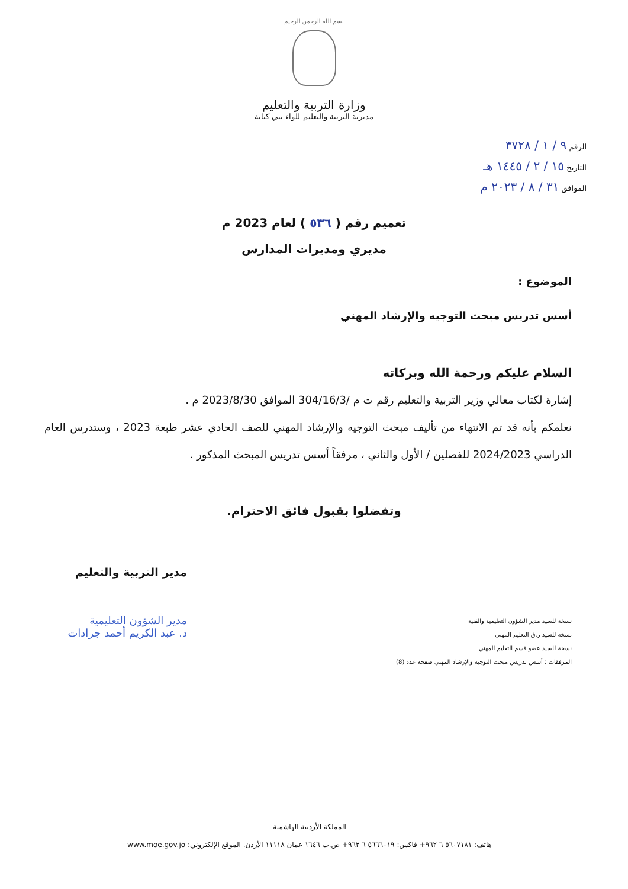بسم الله الرحمن الرحيم
وزارة التربية والتعليم
مديرية التربية والتعليم للواء بني كنانة
الرقم ٩ / ١ / ٣٧٢٨
التاريخ ١٥ / ٢ / ١٤٤٥ هـ
الموافق ٣١ / ٨ / ٢٠٢٣ م
تعميم رقم ( ٥٣٦ ) لعام 2023 م
مديري ومديرات المدارس
الموضوع :
أسس تدريس مبحث التوجيه والإرشاد المهني
السلام عليكم ورحمة الله وبركاته
إشارة لكتاب معالي وزير التربية والتعليم رقم ت م /304/16/3 الموافق 2023/8/30 م .
نعلمكم بأنه قد تم الانتهاء من تأليف مبحث التوجيه والإرشاد المهني للصف الحادي عشر طبعة 2023 ، وستدرس العام الدراسي 2024/2023 للفصلين / الأول والثاني ، مرفقاً أسس تدريس المبحث المذكور .
وتفضلوا بقبول فائق الاحترام.
مدير التربية والتعليم
نسخة للسيد مدير الشؤون التعليمية والفنية
نسخة للسيد ر.ق التعليم المهني
نسخة للسيد عضو قسم التعليم المهني
المرفقات : أسس تدريس مبحث التوجيه والإرشاد المهني صفحة عدد (8)
مدير الشؤون التعليمية
د. عبد الكريم أحمد جرادات
المملكة الأردنية الهاشمية
هاتف: ٥٦٠٧١٨١ ٦ ٩٦٢+ فاكس: ٥٦٦٦٠١٩ ٦ ٩٦٢+ ص.ب ١٦٤٦ عمان ١١١١٨ الأردن. الموقع الإلكتروني: www.moe.gov.jo